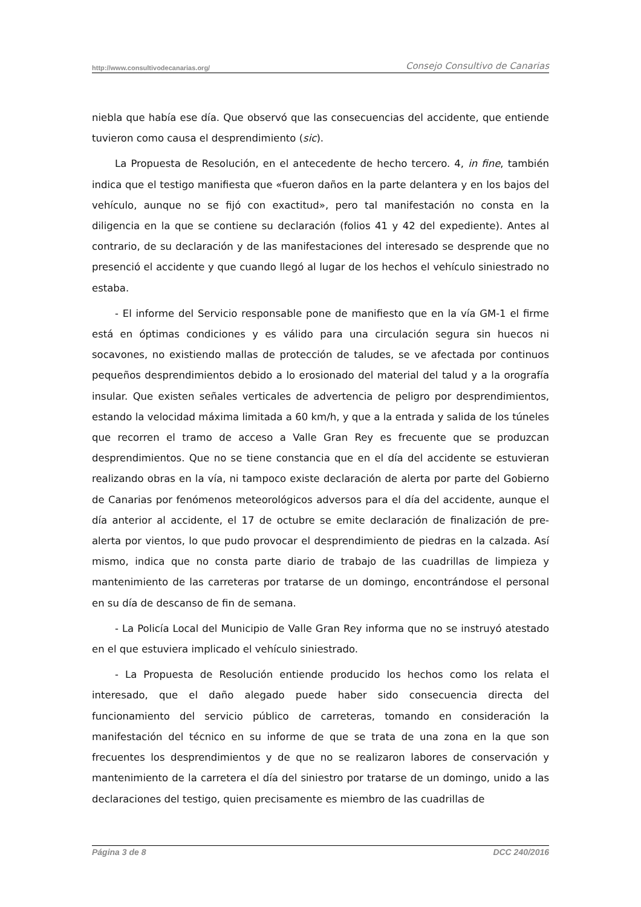http://www.consultivodecanarias.org/ Consejo Consultivo de Canarias
niebla que había ese día. Que observó que las consecuencias del accidente, que entiende tuvieron como causa el desprendimiento (sic).
La Propuesta de Resolución, en el antecedente de hecho tercero. 4, in fine, también indica que el testigo manifiesta que «fueron daños en la parte delantera y en los bajos del vehículo, aunque no se fijó con exactitud», pero tal manifestación no consta en la diligencia en la que se contiene su declaración (folios 41 y 42 del expediente). Antes al contrario, de su declaración y de las manifestaciones del interesado se desprende que no presenció el accidente y que cuando llegó al lugar de los hechos el vehículo siniestrado no estaba.
- El informe del Servicio responsable pone de manifiesto que en la vía GM-1 el firme está en óptimas condiciones y es válido para una circulación segura sin huecos ni socavones, no existiendo mallas de protección de taludes, se ve afectada por continuos pequeños desprendimientos debido a lo erosionado del material del talud y a la orografía insular. Que existen señales verticales de advertencia de peligro por desprendimientos, estando la velocidad máxima limitada a 60 km/h, y que a la entrada y salida de los túneles que recorren el tramo de acceso a Valle Gran Rey es frecuente que se produzcan desprendimientos. Que no se tiene constancia que en el día del accidente se estuvieran realizando obras en la vía, ni tampoco existe declaración de alerta por parte del Gobierno de Canarias por fenómenos meteorológicos adversos para el día del accidente, aunque el día anterior al accidente, el 17 de octubre se emite declaración de finalización de pre-alerta por vientos, lo que pudo provocar el desprendimiento de piedras en la calzada. Así mismo, indica que no consta parte diario de trabajo de las cuadrillas de limpieza y mantenimiento de las carreteras por tratarse de un domingo, encontrándose el personal en su día de descanso de fin de semana.
- La Policía Local del Municipio de Valle Gran Rey informa que no se instruyó atestado en el que estuviera implicado el vehículo siniestrado.
- La Propuesta de Resolución entiende producido los hechos como los relata el interesado, que el daño alegado puede haber sido consecuencia directa del funcionamiento del servicio público de carreteras, tomando en consideración la manifestación del técnico en su informe de que se trata de una zona en la que son frecuentes los desprendimientos y de que no se realizaron labores de conservación y mantenimiento de la carretera el día del siniestro por tratarse de un domingo, unido a las declaraciones del testigo, quien precisamente es miembro de las cuadrillas de
Página 3 de 8 DCC 240/2016